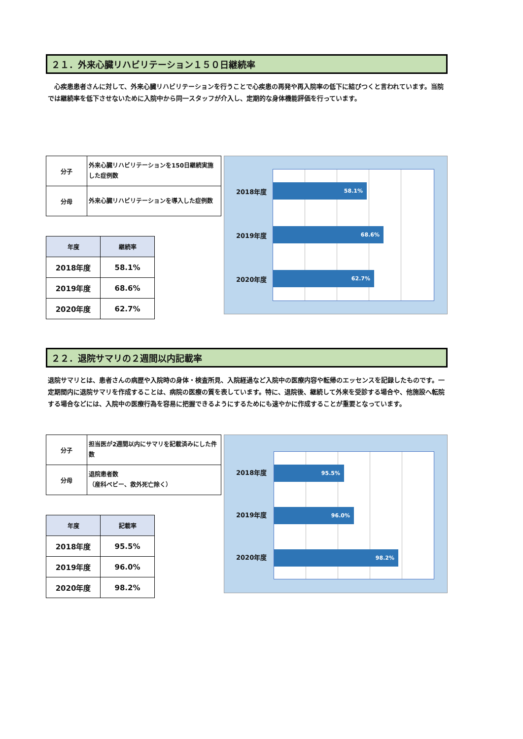２１．外来心臓リハビリテーション１５０日継続率
　心疾患患者さんに対して、外来心臓リハビリテーションを行うことで心疾患の再発や再入院率の低下に結びつくと言われています。当院では継続率を低下させないために入院中から同一スタッフが介入し、定期的な身体機能評価を行っています。
| 分子 | 外来心臓リハビリテーションを150日継続実施した症例数 |
| 分母 | 外来心臓リハビリテーションを導入した症例数 |
| 年度 | 継続率 |
| --- | --- |
| 2018年度 | 58.1% |
| 2019年度 | 68.6% |
| 2020年度 | 62.7% |
2018年度
2019年度
2020年度
58.1%
68.6%
62.7%
２２．退院サマリの２週間以内記載率
退院サマリとは、患者さんの病歴や入院時の身体・検査所見、入院経過など入院中の医療内容や転帰のエッセンスを記録したものです。一定期間内に退院サマリを作成することは、病院の医療の質を表しています。特に、退院後、継続して外来を受診する場合や、他施設へ転院する場合などには、入院中の医療行為を容易に把握できるようにするためにも速やかに作成することが重要となっています。
| 分子 | 担当医が2週間以内にサマリを記載済みにした件数 |
| 分母 | 退院患者数 （産科ベビー、救外死亡除く） |
| 年度 | 記載率 |
| --- | --- |
| 2018年度 | 95.5% |
| 2019年度 | 96.0% |
| 2020年度 | 98.2% |
2018年度
2019年度
2020年度
95.5%
96.0%
98.2%